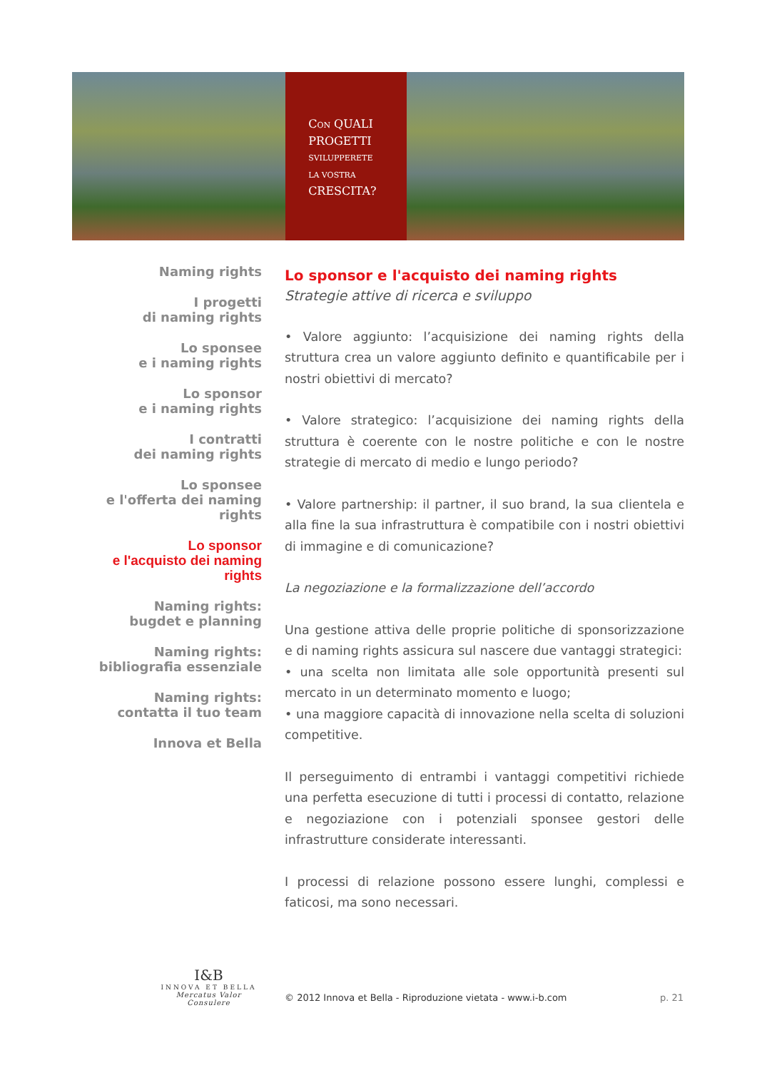CON QUALI
PROGETTI
SVILUPPERETE
LA VOSTRA
CRESCITA?
Naming rights
I progetti
di naming rights
Lo sponsee
e i naming rights
Lo sponsor
e i naming rights
I contratti
dei naming rights
Lo sponsee
e l'offerta dei naming rights
Lo sponsor
e l'acquisto dei naming rights
Naming rights:
bugdet e planning
Naming rights:
bibliografia essenziale
Naming rights:
contatta il tuo team
Innova et Bella
Lo sponsor e l'acquisto dei naming rights
Strategie attive di ricerca e sviluppo
• Valore aggiunto: l’acquisizione dei naming rights della struttura crea un valore aggiunto definito e quantificabile per i nostri obiettivi di mercato?
• Valore strategico: l’acquisizione dei naming rights della struttura è coerente con le nostre politiche e con le nostre strategie di mercato di medio e lungo periodo?
• Valore partnership: il partner, il suo brand, la sua clientela e alla fine la sua infrastruttura è compatibile con i nostri obiettivi di immagine e di comunicazione?
La negoziazione e la formalizzazione dell’accordo
Una gestione attiva delle proprie politiche di sponsorizzazione e di naming rights assicura sul nascere due vantaggi strategici:
• una scelta non limitata alle sole opportunità presenti sul mercato in un determinato momento e luogo;
• una maggiore capacità di innovazione nella scelta di soluzioni competitive.
Il perseguimento di entrambi i vantaggi competitivi richiede una perfetta esecuzione di tutti i processi di contatto, relazione e negoziazione con i potenziali sponsee gestori delle infrastrutture considerate interessanti.
I processi di relazione possono essere lunghi, complessi e faticosi, ma sono necessari.
I&B
INNOVA ET BELLA
Mercatus Valor Consulere
© 2012 Innova et Bella - Riproduzione vietata - www.i-b.com
p. 21